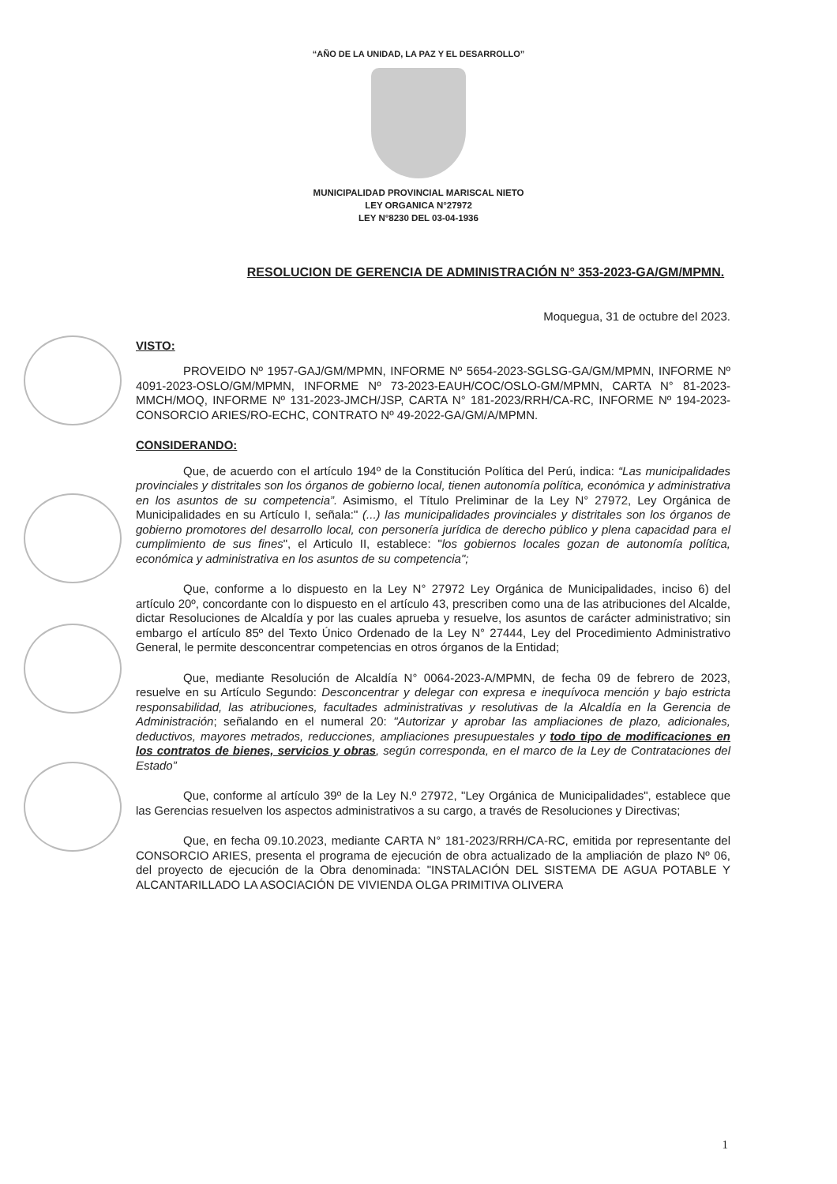“AÑO DE LA UNIDAD, LA PAZ Y EL DESARROLLO”
MUNICIPALIDAD PROVINCIAL MARISCAL NIETO
LEY ORGANICA N°27972
LEY N°8230 DEL 03-04-1936
RESOLUCION DE GERENCIA DE ADMINISTRACIÓN N° 353-2023-GA/GM/MPMN.
Moquegua, 31 de octubre del 2023.
VISTO:
PROVEIDO Nº 1957-GAJ/GM/MPMN, INFORME Nº 5654-2023-SGLSG-GA/GM/MPMN, INFORME Nº 4091-2023-OSLO/GM/MPMN, INFORME Nº 73-2023-EAUH/COC/OSLO-GM/MPMN, CARTA N° 81-2023-MMCH/MOQ, INFORME Nº 131-2023-JMCH/JSP, CARTA N° 181-2023/RRH/CA-RC, INFORME Nº 194-2023-CONSORCIO ARIES/RO-ECHC, CONTRATO Nº 49-2022-GA/GM/A/MPMN.
CONSIDERANDO:
Que, de acuerdo con el artículo 194º de la Constitución Política del Perú, indica: “Las municipalidades provinciales y distritales son los órganos de gobierno local, tienen autonomía política, económica y administrativa en los asuntos de su competencia”. Asimismo, el Título Preliminar de la Ley N° 27972, Ley Orgánica de Municipalidades en su Artículo I, señala:" (...) las municipalidades provinciales y distritales son los órganos de gobierno promotores del desarrollo local, con personería jurídica de derecho público y plena capacidad para el cumplimiento de sus fines", el Articulo II, establece: "los gobiernos locales gozan de autonomía política, económica y administrativa en los asuntos de su competencia";
Que, conforme a lo dispuesto en la Ley N° 27972 Ley Orgánica de Municipalidades, inciso 6) del artículo 20º, concordante con lo dispuesto en el artículo 43, prescriben como una de las atribuciones del Alcalde, dictar Resoluciones de Alcaldía y por las cuales aprueba y resuelve, los asuntos de carácter administrativo; sin embargo el artículo 85º del Texto Único Ordenado de la Ley N° 27444, Ley del Procedimiento Administrativo General, le permite desconcentrar competencias en otros órganos de la Entidad;
Que, mediante Resolución de Alcaldía N° 0064-2023-A/MPMN, de fecha 09 de febrero de 2023, resuelve en su Artículo Segundo: Desconcentrar y delegar con expresa e inequívoca mención y bajo estricta responsabilidad, las atribuciones, facultades administrativas y resolutivas de la Alcaldía en la Gerencia de Administración; señalando en el numeral 20: "Autorizar y aprobar las ampliaciones de plazo, adicionales, deductivos, mayores metrados, reducciones, ampliaciones presupuestales y todo tipo de modificaciones en los contratos de bienes, servicios y obras, según corresponda, en el marco de la Ley de Contrataciones del Estado”
Que, conforme al artículo 39º de la Ley N.º 27972, "Ley Orgánica de Municipalidades", establece que las Gerencias resuelven los aspectos administrativos a su cargo, a través de Resoluciones y Directivas;
Que, en fecha 09.10.2023, mediante CARTA N° 181-2023/RRH/CA-RC, emitida por representante del CONSORCIO ARIES, presenta el programa de ejecución de obra actualizado de la ampliación de plazo Nº 06, del proyecto de ejecución de la Obra denominada: "INSTALACIÓN DEL SISTEMA DE AGUA POTABLE Y ALCANTARILLADO LA ASOCIACIÓN DE VIVIENDA OLGA PRIMITIVA OLIVERA
1